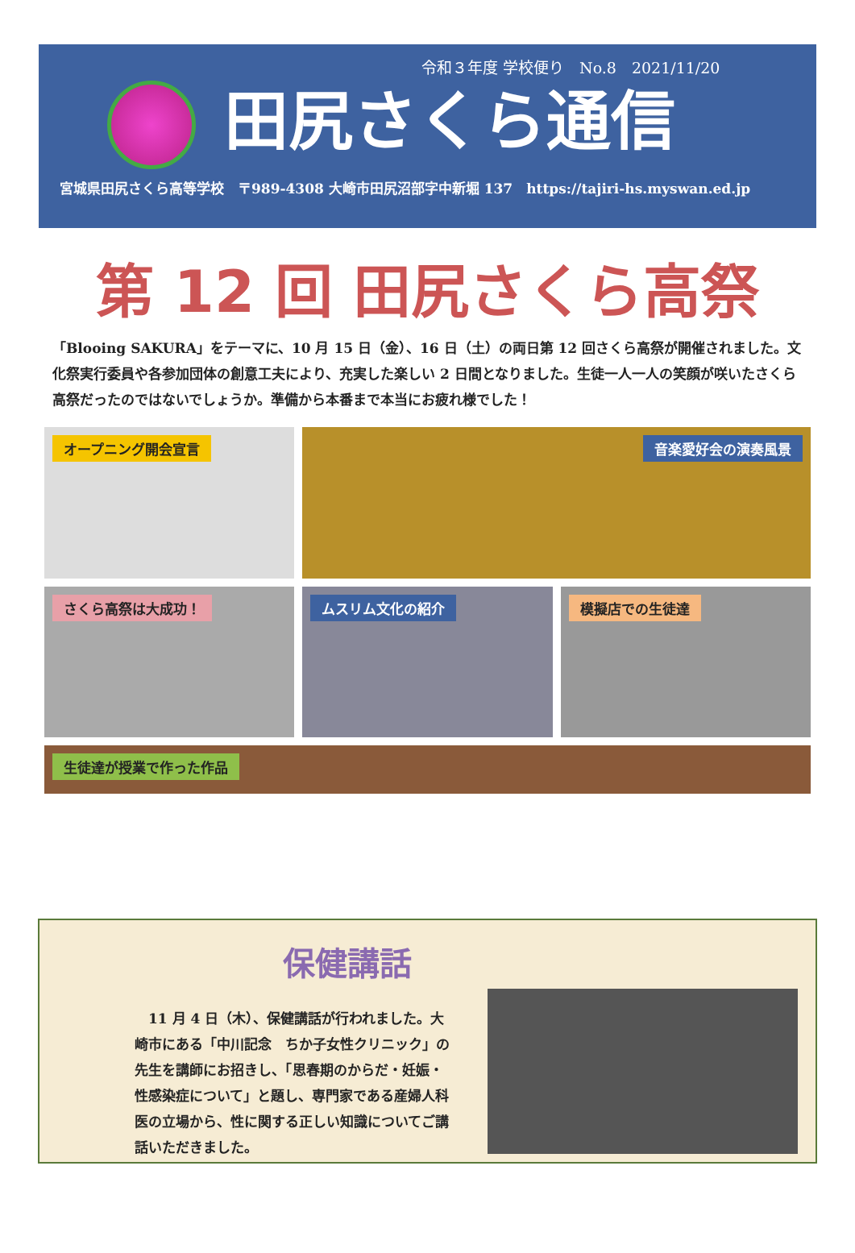令和３年度 学校便り　No.8　2021/11/20
田尻さくら通信
宮城県田尻さくら高等学校　〒989-4308 大崎市田尻沼部字中新堀 137　https://tajiri-hs.myswan.ed.jp
第 12 回 田尻さくら高祭
「Blooing SAKURA」をテーマに、10 月 15 日（金）、16 日（土）の両日第 12 回さくら高祭が開催されました。文化祭実行委員や各参加団体の創意工夫により、充実した楽しい 2 日間となりました。生徒一人一人の笑顔が咲いたさくら高祭だったのではないでしょうか。準備から本番まで本当にお疲れ様でした！
オープニング開会宣言
音楽愛好会の演奏風景
さくら高祭は大成功！
ムスリム文化の紹介
模擬店での生徒達
生徒達が授業で作った作品
保健講話
　11 月 4 日（木）、保健講話が行われました。大崎市にある「中川記念　ちか子女性クリニック」の先生を講師にお招きし、「思春期のからだ・妊娠・性感染症について」と題し、専門家である産婦人科医の立場から、性に関する正しい知識についてご講話いただきました。